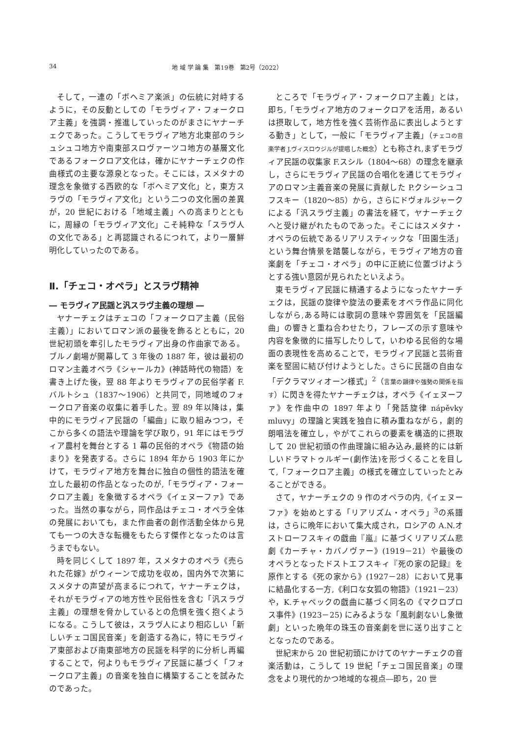34 地 域 学 論 集　第19巻　第2号（2022）
そして，一連の「ボヘミア楽派」の伝統に対峙するように，その反動としての「モラヴィア・フォークロア主義」を強調・推進していったのがまさにヤナーチェクであった。こうしてモラヴィア地方北東部のラシュシュコ地方や南東部スロヴァーツコ地方の基層文化であるフォークロア文化は，確かにヤナーチェクの作曲様式の主要な源泉となった。そこには，スメタナの理念を象徴する西欧的な「ボヘミア文化」と，東方スラヴの「モラヴィア文化」という二つの文化圏の差異が，20 世紀における「地域主義」への高まりとともに，周縁の「モラヴィア文化」こそ純粋な「スラヴ人の文化である」と再認識されるにつれて，より一層鮮明化していったのである。
Ⅱ.「チェコ・オペラ」とスラヴ精神
― モラヴィア民謡と汎スラヴ主義の理想 ―
ヤナーチェクはチェコの「フォークロア主義（民俗主義）」においてロマン派の最後を飾るとともに，20 世紀初頭を牽引したモラヴィア出身の作曲家である。ブルノ劇場が開幕して 3 年後の 1887 年，彼は最初のロマン主義オペラ《シャールカ》(神話時代の物語）を書き上げた後，翌 88 年よりモラヴィアの民俗学者 F.バルトシュ（1837〜1906）と共同で，同地域のフォークロア音楽の収集に着手した。翌 89 年以降は，集中的にモラヴィア民謡の「編曲」に取り組みつつ，そこから多くの語法や理論を学び取り，91 年にはモラヴィア農村を舞台とする 1 幕の民俗的オペラ《物語の始まり》を発表する。さらに 1894 年から 1903 年にかけて，モラヴィア地方を舞台に独自の個性的語法を確立した最初の作品となったのが,「モラヴィア・フォークロア主義」を象徴するオペラ《イェヌーファ》であった。当然の事ながら，同作品はチェコ・オペラ全体の発展においても，また作曲者の創作活動全体から見ても一つの大きな転機をもたらす傑作となったのは言うまでもない。
時を同じくして 1897 年，スメタナのオペラ《売られた花嫁》がウィーンで成功を収め，国内外で次第にスメタナの声望が高まるにつれて，ヤナーチェクは，それがモラヴィアの地方性や民俗性を含む「汎スラヴ主義」の理想を脅かしているとの危惧を強く抱くようになる。こうして彼は，スラヴ人により相応しい「新しいチェコ国民音楽」を創造する為に，特にモラヴィア東部および南東部地方の民謡を科学的に分析し再編することで，何よりもモラヴィア民謡に基づく「フォークロア主義」の音楽を独自に構築することを試みたのであった。
ところで「モラヴィア・フォークロア主義」とは，即ち,「モラヴィア地方のフォークロアを活用，あるいは摂取して，地方性を強く芸術作品に表出しようとする動き」として，一般に「モラヴィア主義」（チェコの音楽学者 J.ヴィスロウジルが提唱した概念）とも称され,まずモラヴィア民謡の収集家 F.スシル（1804〜68）の理念を継承し，さらにモラヴィア民謡の合唱化を通じてモラヴィアのロマン主義音楽の発展に貢献した P.クシーシュコフスキー（1820〜85）から，さらにドヴォルジャークによる「汎スラヴ主義」の書法を経て，ヤナーチェクへと受け継がれたものであった。そこにはスメタナ・オペラの伝統であるリアリスティックな「田園生活」という舞台情景を踏襲しながら，モラヴィア地方の音楽劇を「チェコ・オペラ」の中に正統に位置づけようとする強い意図が見られたといえよう。
東モラヴィア民謡に精通するようになったヤナーチェクは，民謡の旋律や旋法の要素をオペラ作品に同化しながら,ある時には歌詞の意味や雰囲気を「民謡編曲」の響きと重ね合わせたり，フレーズの示す意味や内容を象徴的に描写したりして，いわゆる民俗的な場面の表現性を高めることで，モラヴィア民謡と芸術音楽を堅固に結び付けようとした。さらに民謡の自由な「デクラマツィオーン様式」<sup>2</sup>（言葉の韻律や強勢の関係を指す）に閃きを得たヤナーチェクは，オペラ《イェヌーファ》を作曲中の 1897 年より「発話旋律 nápěvky mluvy」の理論と実践を独自に積み重ねながら，劇的朗唱法を確立し，やがてこれらの要素を構造的に摂取して 20 世紀初頭の作曲理論に組み込み,最終的には新しいドラマトゥルギー(劇作法)を形づくることを目して,「フォークロア主義」の様式を確立していったとみることができる。
さて，ヤナーチェクの 9 作のオペラの内,《イェヌーファ》を始めとする「リアリズム・オペラ」<sup>3</sup>の系譜は，さらに晩年において集大成され，ロシアの A.N.オストローフスキィの戯曲『嵐』に基づくリアリズム悲劇《カーチャ・カバノヴァー》(1919－21）や最後のオペラとなったドストエフスキィ『死の家の記録』を原作とする《死の家から》(1927－28）において見事に結晶化する一方,《利口な女狐の物語》（1921－23）や，K.チャペックの戯曲に基づく同名の《マクロプロス事件》(1923－25) にみるような「風刺劇ないし象徴劇」といった晩年の珠玉の音楽劇を世に送り出すこととなったのである。
世紀末から 20 世紀初頭にかけてのヤナーチェクの音楽活動は，こうして 19 世紀「チェコ国民音楽」の理念をより現代的かつ地域的な視点―即ち，20 世